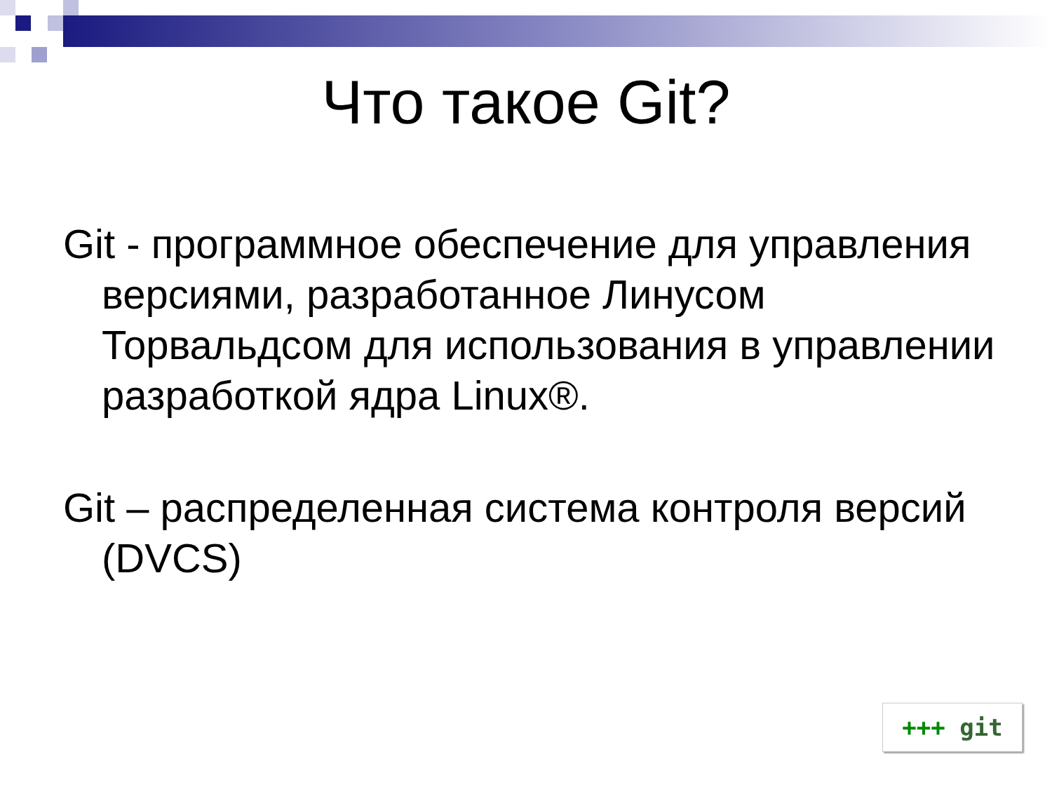Что такое Git?
Git - программное обеспечение для управления версиями, разработанное Линусом Торвальдсом для использования в управлении разработкой ядра Linux®.
Git – распределенная система контроля версий (DVCS)
+++ git